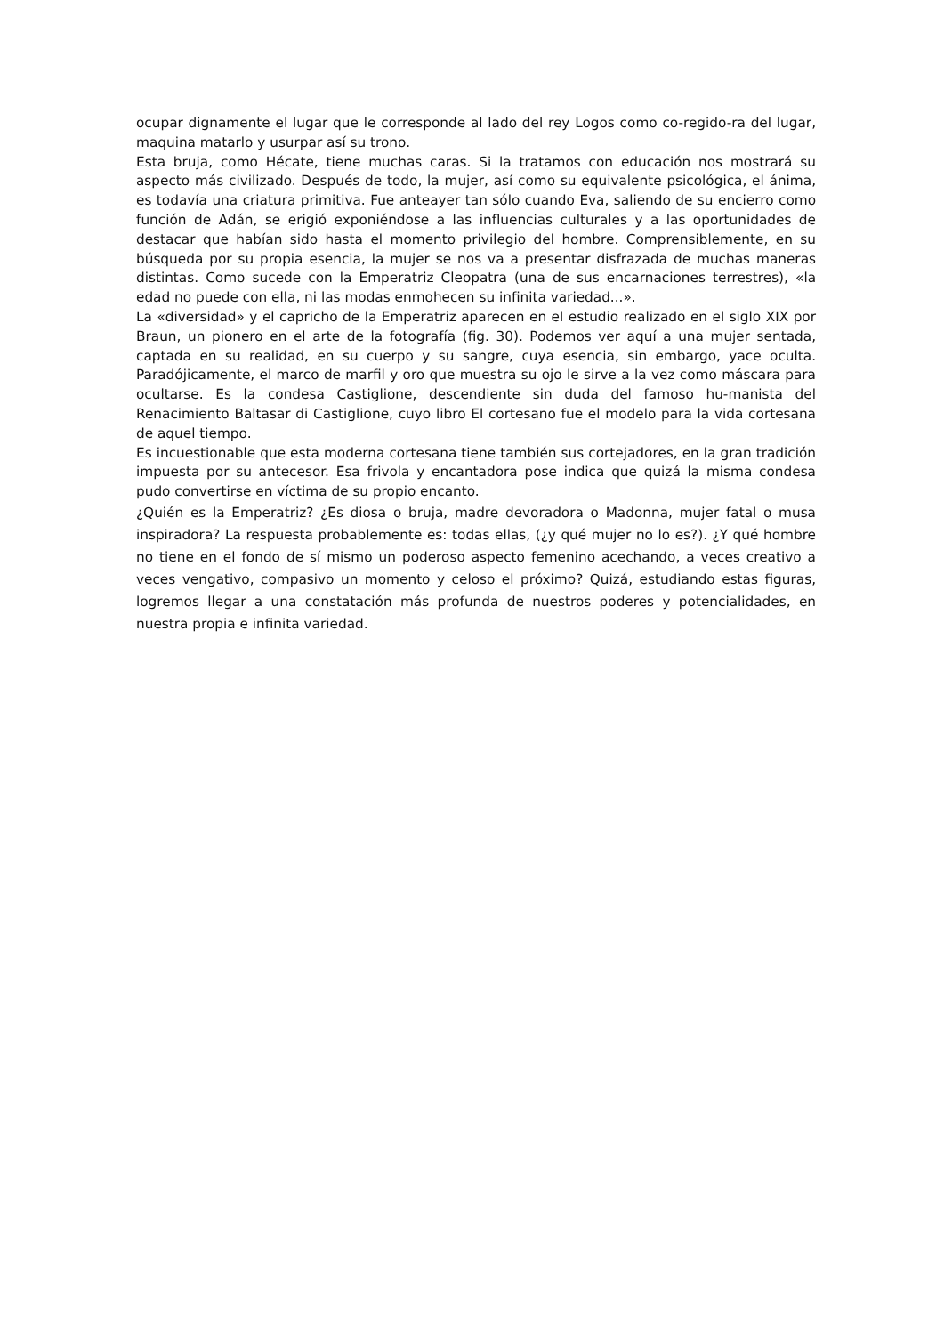ocupar dignamente el lugar que le corresponde al lado del rey Logos como co-regido-ra del lugar, maquina matarlo y usurpar así su trono.
Esta bruja, como Hécate, tiene muchas caras. Si la tratamos con educación nos mostrará su aspecto más civilizado. Después de todo, la mujer, así como su equivalente psicológica, el ánima, es todavía una criatura primitiva. Fue anteayer tan sólo cuando Eva, saliendo de su encierro como función de Adán, se erigió exponiéndose a las influencias culturales y a las oportunidades de destacar que habían sido hasta el momento privilegio del hombre. Comprensiblemente, en su búsqueda por su propia esencia, la mujer se nos va a presentar disfrazada de muchas maneras distintas. Como sucede con la Emperatriz Cleopatra (una de sus encarnaciones terrestres), «la edad no puede con ella, ni las modas enmohecen su infinita variedad...».
La «diversidad» y el capricho de la Emperatriz aparecen en el estudio realizado en el siglo XIX por Braun, un pionero en el arte de la fotografía (fig. 30). Podemos ver aquí a una mujer sentada, captada en su realidad, en su cuerpo y su sangre, cuya esencia, sin embargo, yace oculta. Paradójicamente, el marco de marfil y oro que muestra su ojo le sirve a la vez como máscara para ocultarse. Es la condesa Castiglione, descendiente sin duda del famoso hu-manista del Renacimiento Baltasar di Castiglione, cuyo libro El cortesano fue el modelo para la vida cortesana de aquel tiempo.
Es incuestionable que esta moderna cortesana tiene también sus cortejadores, en la gran tradición impuesta por su antecesor. Esa frivola y encantadora pose indica que quizá la misma condesa pudo convertirse en víctima de su propio encanto.
¿Quién es la Emperatriz? ¿Es diosa o bruja, madre devoradora o Madonna, mujer fatal o musa inspiradora? La respuesta probablemente es: todas ellas, (¿y qué mujer no lo es?). ¿Y qué hombre no tiene en el fondo de sí mismo un poderoso aspecto femenino acechando, a veces creativo a veces vengativo, compasivo un momento y celoso el próximo? Quizá, estudiando estas figuras, logremos llegar a una constatación más profunda de nuestros poderes y potencialidades, en nuestra propia e infinita variedad.